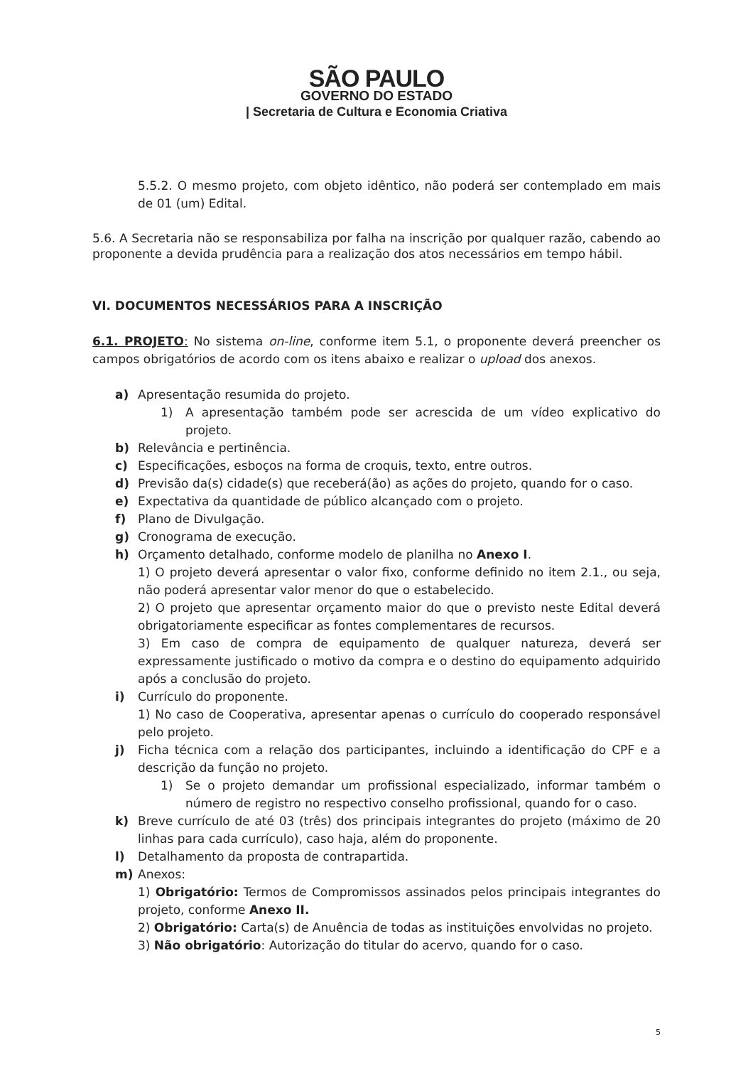SÃO PAULO
GOVERNO DO ESTADO
| Secretaria de Cultura e Economia Criativa
5.5.2. O mesmo projeto, com objeto idêntico, não poderá ser contemplado em mais de 01 (um) Edital.
5.6. A Secretaria não se responsabiliza por falha na inscrição por qualquer razão, cabendo ao proponente a devida prudência para a realização dos atos necessários em tempo hábil.
VI. DOCUMENTOS NECESSÁRIOS PARA A INSCRIÇÃO
6.1. PROJETO: No sistema on-line, conforme item 5.1, o proponente deverá preencher os campos obrigatórios de acordo com os itens abaixo e realizar o upload dos anexos.
a) Apresentação resumida do projeto.
1) A apresentação também pode ser acrescida de um vídeo explicativo do projeto.
b) Relevância e pertinência.
c) Especificações, esboços na forma de croquis, texto, entre outros.
d) Previsão da(s) cidade(s) que receberá(ão) as ações do projeto, quando for o caso.
e) Expectativa da quantidade de público alcançado com o projeto.
f) Plano de Divulgação.
g) Cronograma de execução.
h) Orçamento detalhado, conforme modelo de planilha no Anexo I.
1) O projeto deverá apresentar o valor fixo, conforme definido no item 2.1., ou seja, não poderá apresentar valor menor do que o estabelecido.
2) O projeto que apresentar orçamento maior do que o previsto neste Edital deverá obrigatoriamente especificar as fontes complementares de recursos.
3) Em caso de compra de equipamento de qualquer natureza, deverá ser expressamente justificado o motivo da compra e o destino do equipamento adquirido após a conclusão do projeto.
i) Currículo do proponente.
1) No caso de Cooperativa, apresentar apenas o currículo do cooperado responsável pelo projeto.
j) Ficha técnica com a relação dos participantes, incluindo a identificação do CPF e a descrição da função no projeto.
1) Se o projeto demandar um profissional especializado, informar também o número de registro no respectivo conselho profissional, quando for o caso.
k) Breve currículo de até 03 (três) dos principais integrantes do projeto (máximo de 20 linhas para cada currículo), caso haja, além do proponente.
l) Detalhamento da proposta de contrapartida.
m) Anexos:
1) Obrigatório: Termos de Compromissos assinados pelos principais integrantes do projeto, conforme Anexo II.
2) Obrigatório: Carta(s) de Anuência de todas as instituições envolvidas no projeto.
3) Não obrigatório: Autorização do titular do acervo, quando for o caso.
5